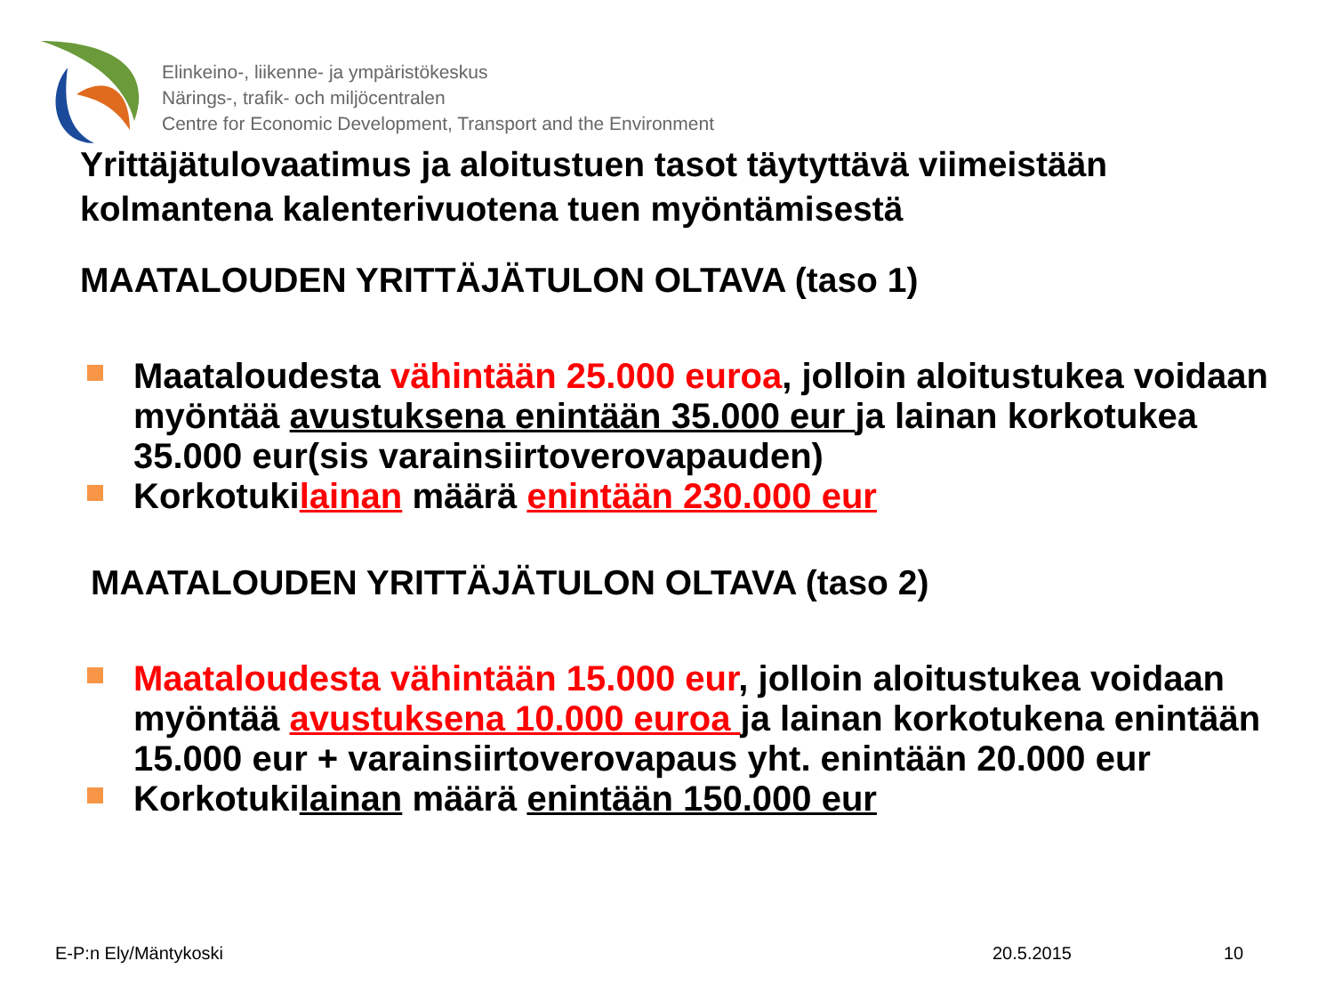Elinkeino-, liikenne- ja ympäristökeskus
Närings-, trafik- och miljöcentralen
Centre for Economic Development, Transport and the Environment
Yrittäjätulovaatimus ja aloitustuen tasot täytyttävä viimeistään kolmantena kalenterivuotena tuen myöntämisestä
MAATALOUDEN YRITTÄJÄTULON OLTAVA (taso 1)
Maataloudesta vähintään 25.000 euroa, jolloin aloitustukea voidaan myöntää avustuksena enintään 35.000 eur ja lainan korkotukea 35.000 eur(sis varainsiirtoverovapauden)
Korkotukilainan määrä enintään 230.000 eur
MAATALOUDEN YRITTÄJÄTULON OLTAVA (taso 2)
Maataloudesta vähintään 15.000 eur, jolloin aloitustukea voidaan myöntää avustuksena 10.000 euroa ja lainan korkotukena enintään 15.000 eur + varainsiirtoverovapaus yht. enintään 20.000 eur
Korkotukilainan määrä enintään 150.000 eur
E-P:n Ely/Mäntykoski 20.5.2015 10